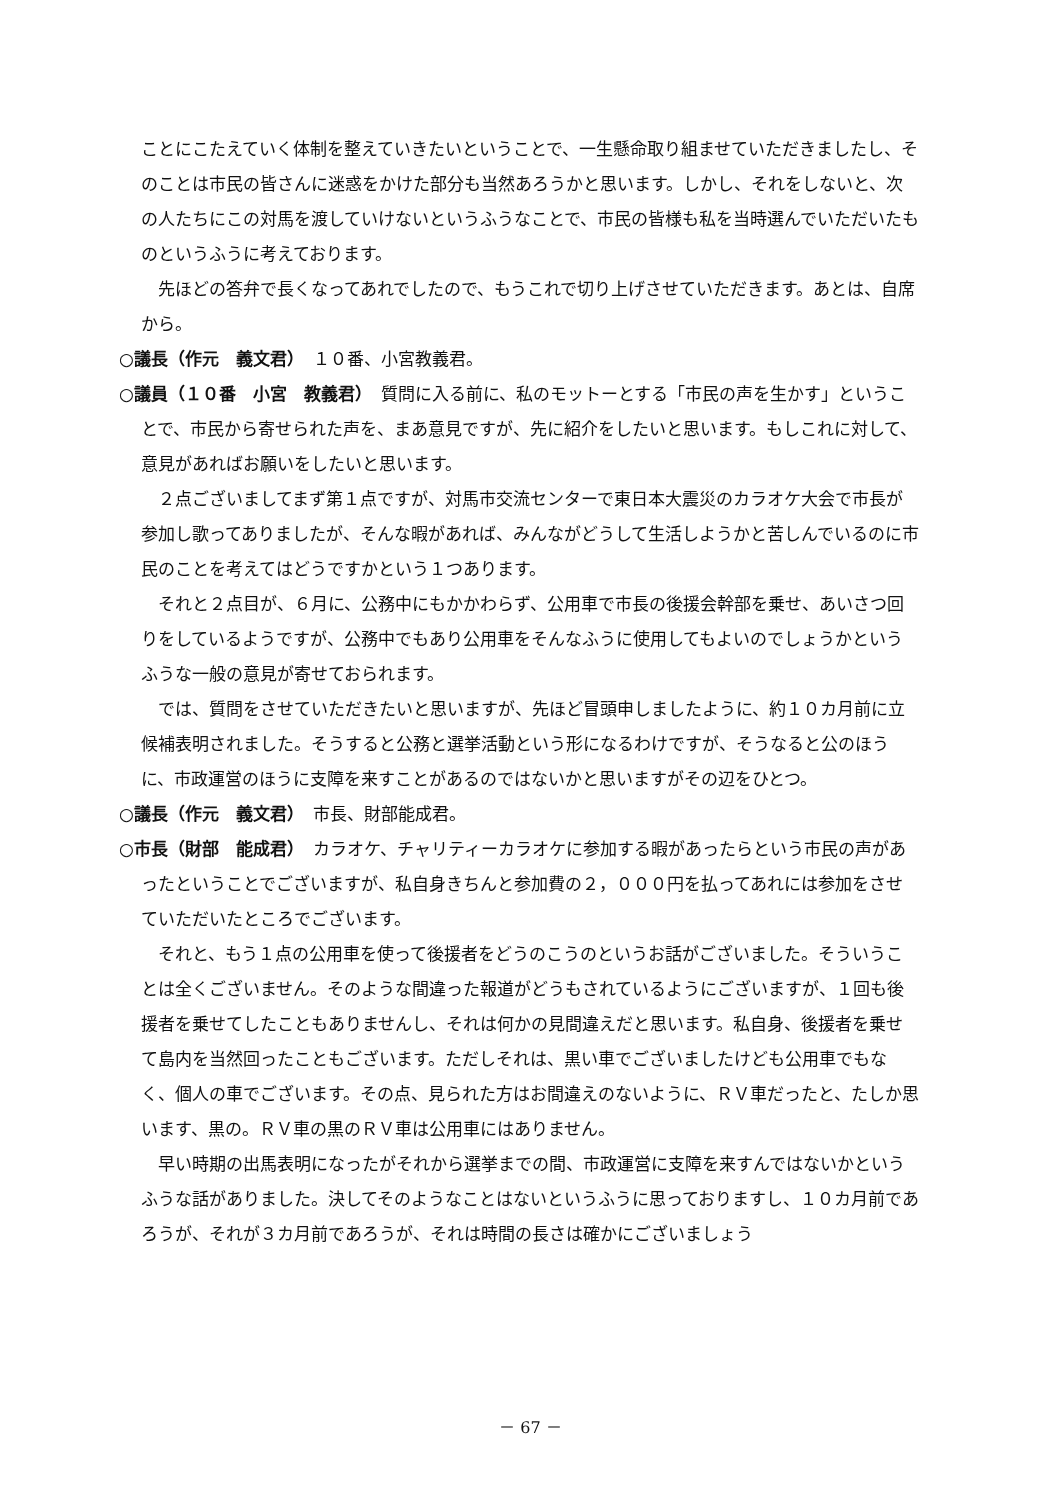ことにこたえていく体制を整えていきたいということで、一生懸命取り組ませていただきましたし、そのことは市民の皆さんに迷惑をかけた部分も当然あろうかと思います。しかし、それをしないと、次の人たちにこの対馬を渡していけないというふうなことで、市民の皆様も私を当時選んでいただいたものというふうに考えております。
先ほどの答弁で長くなってあれでしたので、もうこれで切り上げさせていただきます。あとは、自席から。
○議長（作元　義文君）　１０番、小宮教義君。
○議員（１０番　小宮　教義君）　質問に入る前に、私のモットーとする「市民の声を生かす」ということで、市民から寄せられた声を、まあ意見ですが、先に紹介をしたいと思います。もしこれに対して、意見があればお願いをしたいと思います。
２点ございましてまず第１点ですが、対馬市交流センターで東日本大震災のカラオケ大会で市長が参加し歌ってありましたが、そんな暇があれば、みんながどうして生活しようかと苦しんでいるのに市民のことを考えてはどうですかという１つあります。
それと２点目が、６月に、公務中にもかかわらず、公用車で市長の後援会幹部を乗せ、あいさつ回りをしているようですが、公務中でもあり公用車をそんなふうに使用してもよいのでしょうかというふうな一般の意見が寄せておられます。
では、質問をさせていただきたいと思いますが、先ほど冒頭申しましたように、約１０カ月前に立候補表明されました。そうすると公務と選挙活動という形になるわけですが、そうなると公のほうに、市政運営のほうに支障を来すことがあるのではないかと思いますがその辺をひとつ。
○議長（作元　義文君）　市長、財部能成君。
○市長（財部　能成君）　カラオケ、チャリティーカラオケに参加する暇があったらという市民の声があったということでございますが、私自身きちんと参加費の２，０００円を払ってあれには参加をさせていただいたところでございます。
それと、もう１点の公用車を使って後援者をどうのこうのというお話がございました。そういうことは全くございません。そのような間違った報道がどうもされているようにございますが、１回も後援者を乗せてしたこともありませんし、それは何かの見間違えだと思います。私自身、後援者を乗せて島内を当然回ったこともございます。ただしそれは、黒い車でございましたけども公用車でもなく、個人の車でございます。その点、見られた方はお間違えのないように、ＲＶ車だったと、たしか思います、黒の。ＲＶ車の黒のＲＶ車は公用車にはありません。
早い時期の出馬表明になったがそれから選挙までの間、市政運営に支障を来すんではないかというふうな話がありました。決してそのようなことはないというふうに思っておりますし、１０カ月前であろうが、それが３カ月前であろうが、それは時間の長さは確かにございましょう
－ 67 －